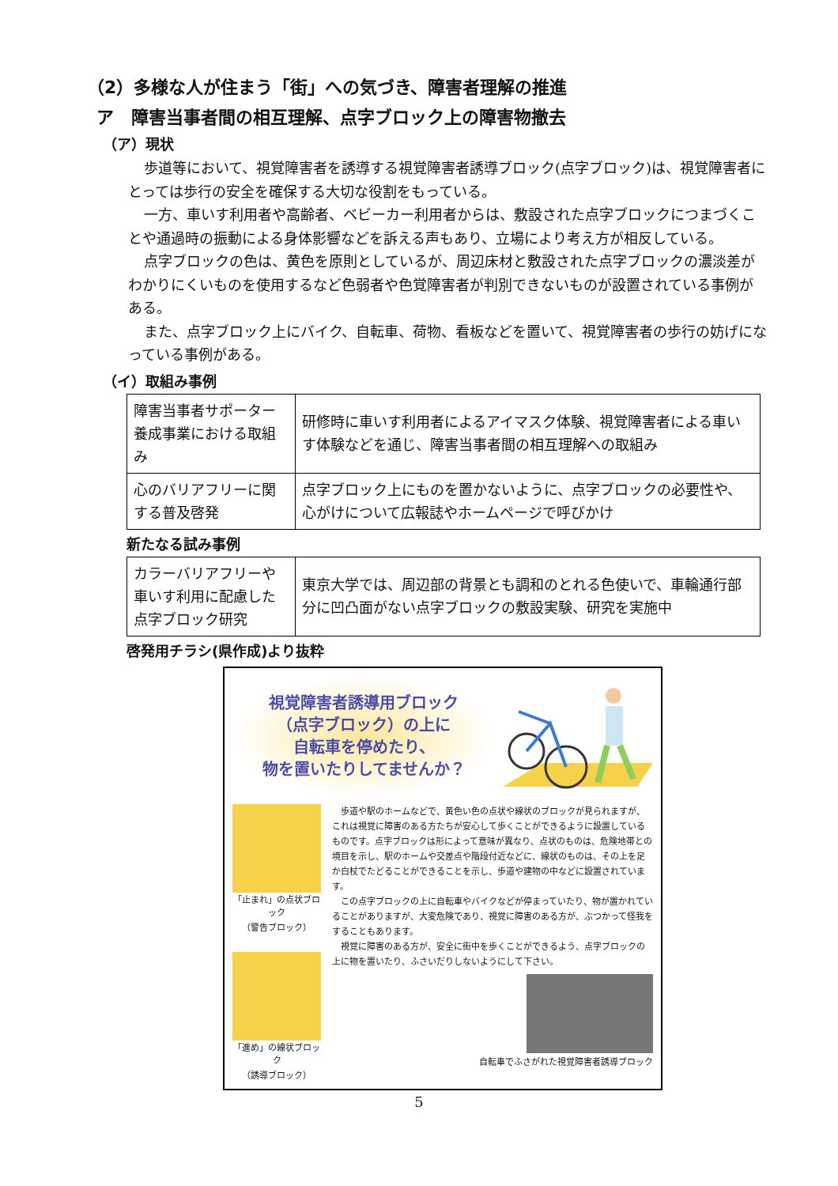（2）多様な人が住まう「街」への気づき、障害者理解の推進
ア　障害当事者間の相互理解、点字ブロック上の障害物撤去
（ア）現状
歩道等において、視覚障害者を誘導する視覚障害者誘導ブロック(点字ブロック)は、視覚障害者にとっては歩行の安全を確保する大切な役割をもっている。
一方、車いす利用者や高齢者、ベビーカー利用者からは、敷設された点字ブロックにつまづくことや通過時の振動による身体影響などを訴える声もあり、立場により考え方が相反している。
点字ブロックの色は、黄色を原則としているが、周辺床材と敷設された点字ブロックの濃淡差がわかりにくいものを使用するなど色弱者や色覚障害者が判別できないものが設置されている事例がある。
また、点字ブロック上にバイク、自転車、荷物、看板などを置いて、視覚障害者の歩行の妨げになっている事例がある。
（イ）取組み事例
| 障害当事者サポーター養成事業における取組み | 研修時に車いす利用者によるアイマスク体験、視覚障害者による車いす体験などを通じ、障害当事者間の相互理解への取組み |
| 心のバリアフリーに関する普及啓発 | 点字ブロック上にものを置かないように、点字ブロックの必要性や、心がけについて広報誌やホームページで呼びかけ |
新たなる試み事例
| カラーバリアフリーや車いす利用に配慮した点字ブロック研究 | 東京大学では、周辺部の背景とも調和のとれる色使いで、車輪通行部分に凹凸面がない点字ブロックの敷設実験、研究を実施中 |
啓発用チラシ(県作成)より抜粋
視覚障害者誘導用ブロック
（点字ブロック）の上に
自転車を停めたり、
物を置いたりしてませんか？
「止まれ」の点状ブロック
（警告ブロック）
「進め」の線状ブロック
（誘導ブロック）
　歩道や駅のホームなどで、黄色い色の点状や線状のブロックが見られますが、これは視覚に障害のある方たちが安心して歩くことができるように設置しているものです。点字ブロックは形によって意味が異なり、点状のものは、危険地帯との境目を示し、駅のホームや交差点や階段付近などに、線状のものは、その上を足か白杖でたどることができることを示し、歩道や建物の中などに設置されています。
　この点字ブロックの上に自転車やバイクなどが停まっていたり、物が置かれていることがありますが、大変危険であり、視覚に障害のある方が、ぶつかって怪我をすることもあります。
　視覚に障害のある方が、安全に街中を歩くことができるよう、点字ブロックの上に物を置いたり、ふさいだりしないようにして下さい。
自転車でふさがれた視覚障害者誘導ブロック
5